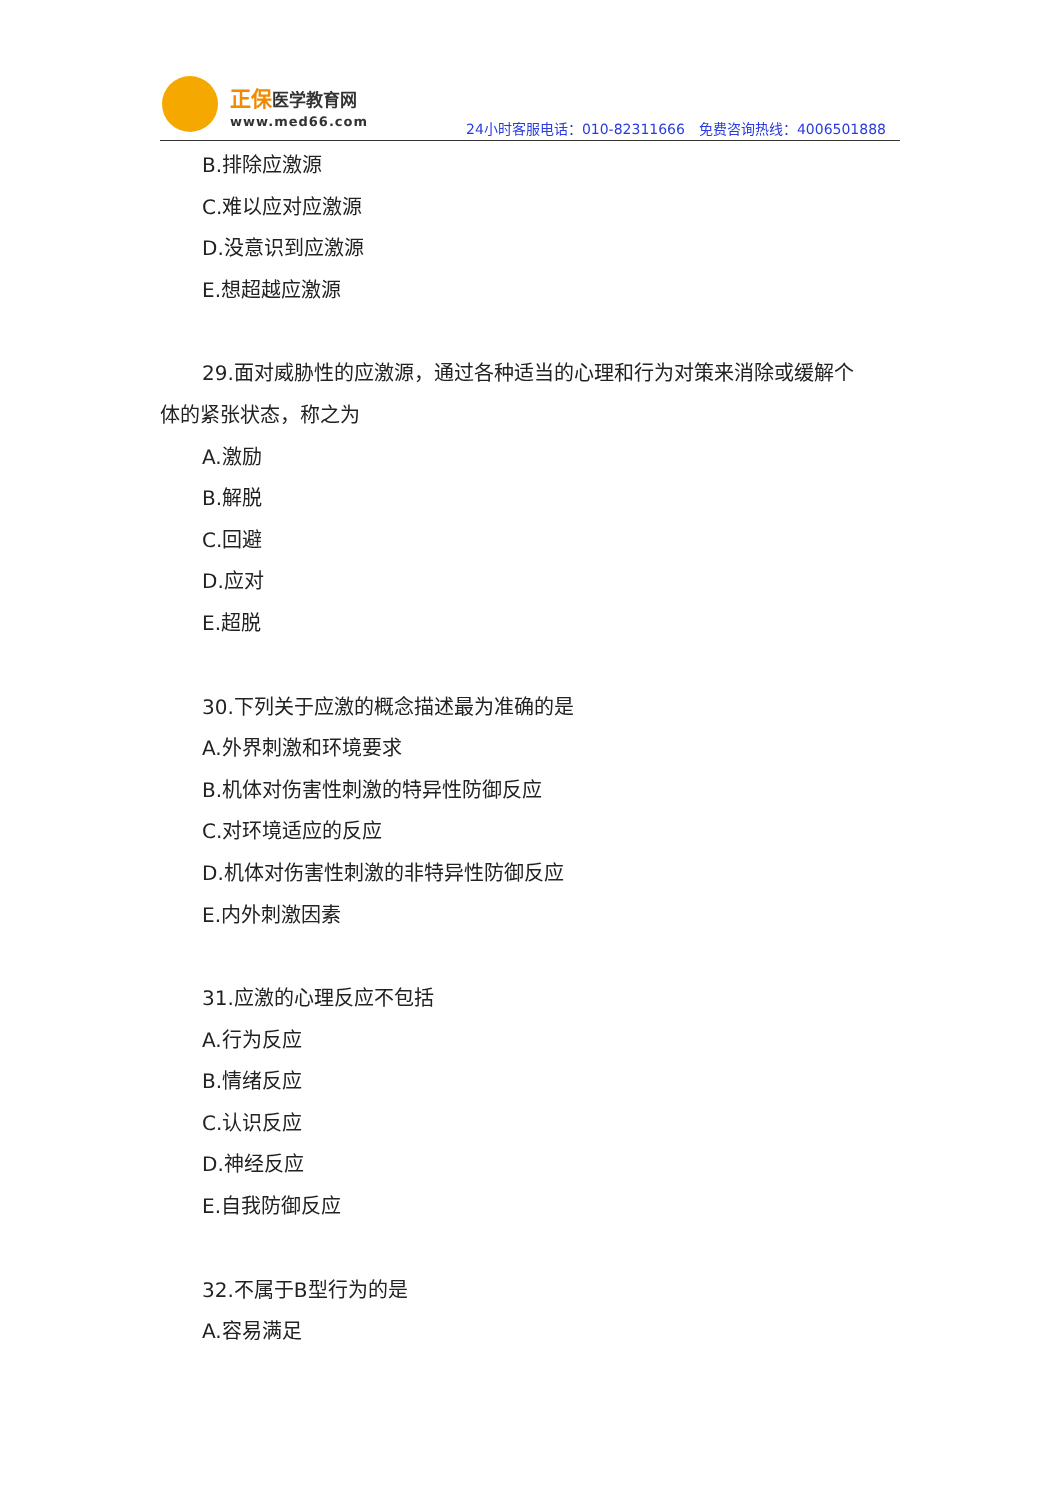正保医学教育网
www.med66.com
24小时客服电话：010-82311666　免费咨询热线：4006501888
B.排除应激源
C.难以应对应激源
D.没意识到应激源
E.想超越应激源
29.面对威胁性的应激源，通过各种适当的心理和行为对策来消除或缓解个
体的紧张状态，称之为
A.激励
B.解脱
C.回避
D.应对
E.超脱
30.下列关于应激的概念描述最为准确的是
A.外界刺激和环境要求
B.机体对伤害性刺激的特异性防御反应
C.对环境适应的反应
D.机体对伤害性刺激的非特异性防御反应
E.内外刺激因素
31.应激的心理反应不包括
A.行为反应
B.情绪反应
C.认识反应
D.神经反应
E.自我防御反应
32.不属于B型行为的是
A.容易满足